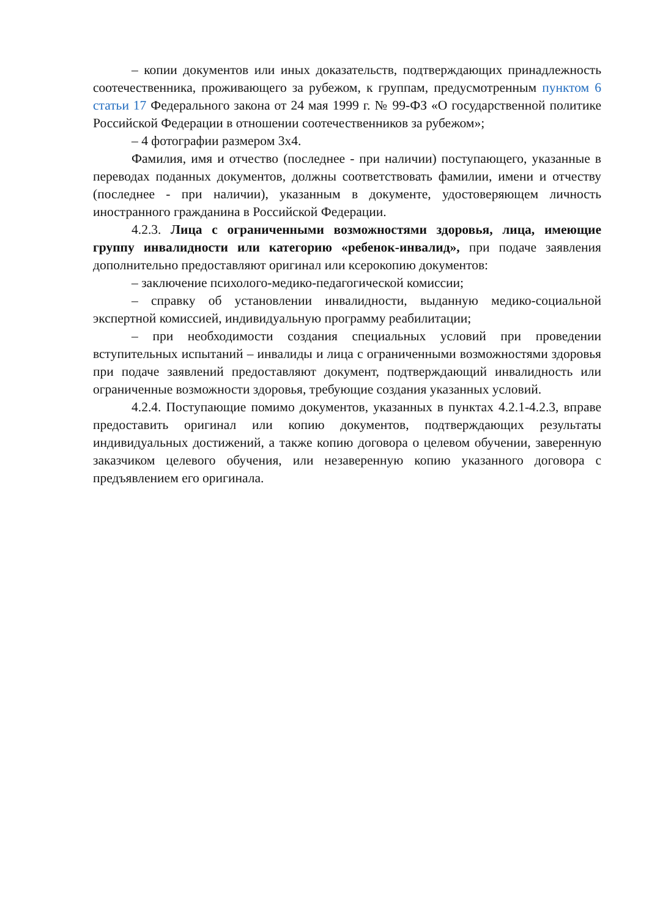– копии документов или иных доказательств, подтверждающих принадлежность соотечественника, проживающего за рубежом, к группам, предусмотренным пунктом 6 статьи 17 Федерального закона от 24 мая 1999 г. № 99-ФЗ «О государственной политике Российской Федерации в отношении соотечественников за рубежом»;
– 4 фотографии размером 3х4.
Фамилия, имя и отчество (последнее - при наличии) поступающего, указанные в переводах поданных документов, должны соответствовать фамилии, имени и отчеству (последнее - при наличии), указанным в документе, удостоверяющем личность иностранного гражданина в Российской Федерации.
4.2.3. Лица с ограниченными возможностями здоровья, лица, имеющие группу инвалидности или категорию «ребенок-инвалид», при подаче заявления дополнительно предоставляют оригинал или ксерокопию документов:
– заключение психолого-медико-педагогической комиссии;
– справку об установлении инвалидности, выданную медико-социальной экспертной комиссией, индивидуальную программу реабилитации;
– при необходимости создания специальных условий при проведении вступительных испытаний – инвалиды и лица с ограниченными возможностями здоровья при подаче заявлений предоставляют документ, подтверждающий инвалидность или ограниченные возможности здоровья, требующие создания указанных условий.
4.2.4. Поступающие помимо документов, указанных в пунктах 4.2.1-4.2.3, вправе предоставить оригинал или копию документов, подтверждающих результаты индивидуальных достижений, а также копию договора о целевом обучении, заверенную заказчиком целевого обучения, или незаверенную копию указанного договора с предъявлением его оригинала.